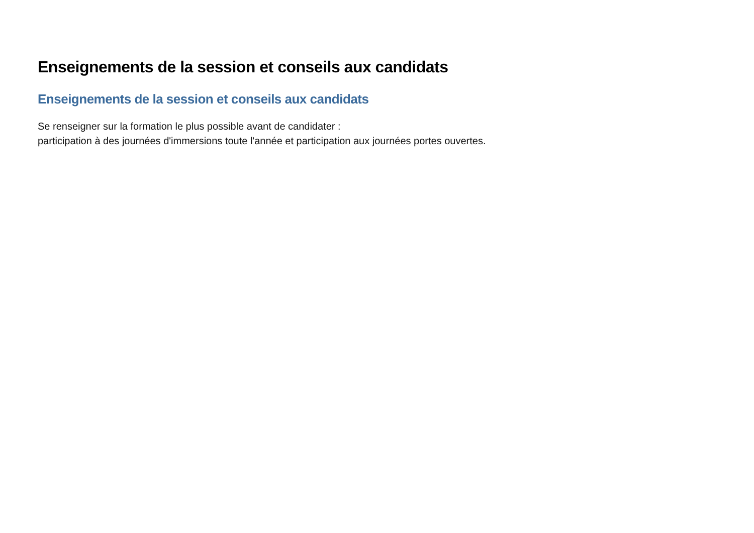Enseignements de la session et conseils aux candidats
Enseignements de la session et conseils aux candidats
Se renseigner sur la formation le plus possible avant de candidater :
participation à des journées d'immersions toute l'année et participation aux journées portes ouvertes.